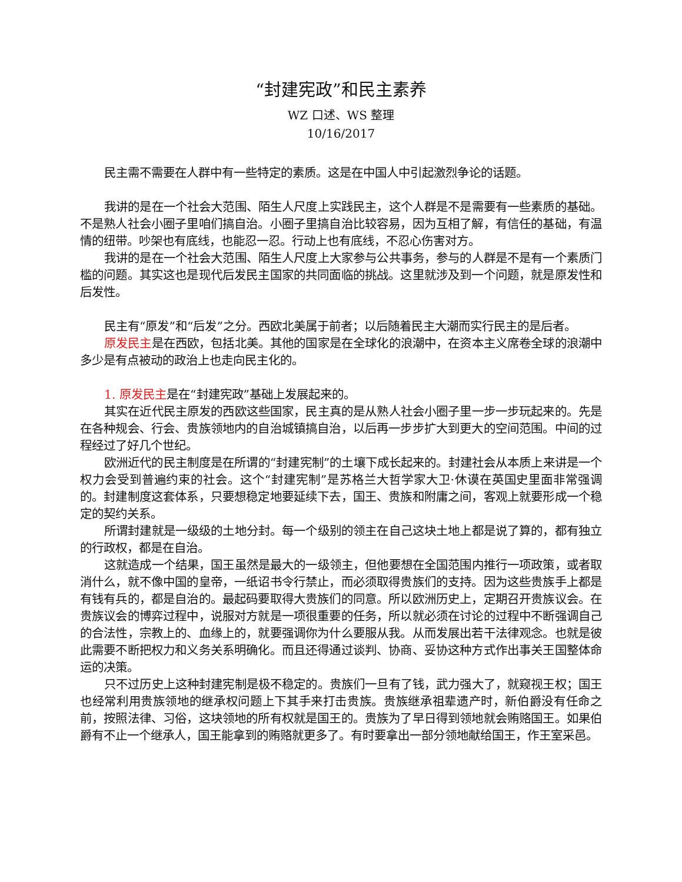“封建宪政”和民主素养
WZ 口述、WS 整理
10/16/2017
民主需不需要在人群中有一些特定的素质。这是在中国人中引起激烈争论的话题。
我讲的是在一个社会大范围、陌生人尺度上实践民主，这个人群是不是需要有一些素质的基础。不是熟人社会小圈子里咱们搞自治。小圈子里搞自治比较容易，因为互相了解，有信任的基础，有温情的纽带。吵架也有底线，也能忍一忍。行动上也有底线，不忍心伤害对方。
我讲的是在一个社会大范围、陌生人尺度上大家参与公共事务，参与的人群是不是有一个素质门槛的问题。其实这也是现代后发民主国家的共同面临的挑战。这里就涉及到一个问题，就是原发性和后发性。
民主有“原发”和“后发”之分。西欧北美属于前者；以后随着民主大潮而实行民主的是后者。
原发民主是在西欧，包括北美。其他的国家是在全球化的浪潮中，在资本主义席卷全球的浪潮中多少是有点被动的政治上也走向民主化的。
1. 原发民主是在“封建宪政”基础上发展起来的。
其实在近代民主原发的西欧这些国家，民主真的是从熟人社会小圈子里一步一步玩起来的。先是在各种规会、行会、贵族领地内的自治城镇搞自治，以后再一步步扩大到更大的空间范围。中间的过程经过了好几个世纪。
欧洲近代的民主制度是在所谓的“封建宪制”的土壤下成长起来的。封建社会从本质上来讲是一个权力会受到普遍约束的社会。这个“封建宪制”是苏格兰大哲学家大卫·休谟在英国史里面非常强调的。封建制度这套体系，只要想稳定地要延续下去，国王、贵族和附庸之间，客观上就要形成一个稳定的契约关系。
所谓封建就是一级级的土地分封。每一个级别的领主在自己这块土地上都是说了算的，都有独立的行政权，都是在自治。
这就造成一个结果，国王虽然是最大的一级领主，但他要想在全国范围内推行一项政策，或者取消什么，就不像中国的皇帝，一纸诏书令行禁止，而必须取得贵族们的支持。因为这些贵族手上都是有钱有兵的，都是自治的。最起码要取得大贵族们的同意。所以欧洲历史上，定期召开贵族议会。在贵族议会的博弈过程中，说服对方就是一项很重要的任务，所以就必须在讨论的过程中不断强调自己的合法性，宗教上的、血缘上的，就要强调你为什么要服从我。从而发展出若干法律观念。也就是彼此需要不断把权力和义务关系明确化。而且还得通过谈判、协商、妥协这种方式作出事关王国整体命运的决策。
只不过历史上这种封建宪制是极不稳定的。贵族们一旦有了钱，武力强大了，就窥视王权；国王也经常利用贵族领地的继承权问题上下其手来打击贵族。贵族继承祖辈遗产时，新伯爵没有任命之前，按照法律、习俗，这块领地的所有权就是国王的。贵族为了早日得到领地就会贿赂国王。如果伯爵有不止一个继承人，国王能拿到的贿赂就更多了。有时要拿出一部分领地献给国王，作王室采邑。